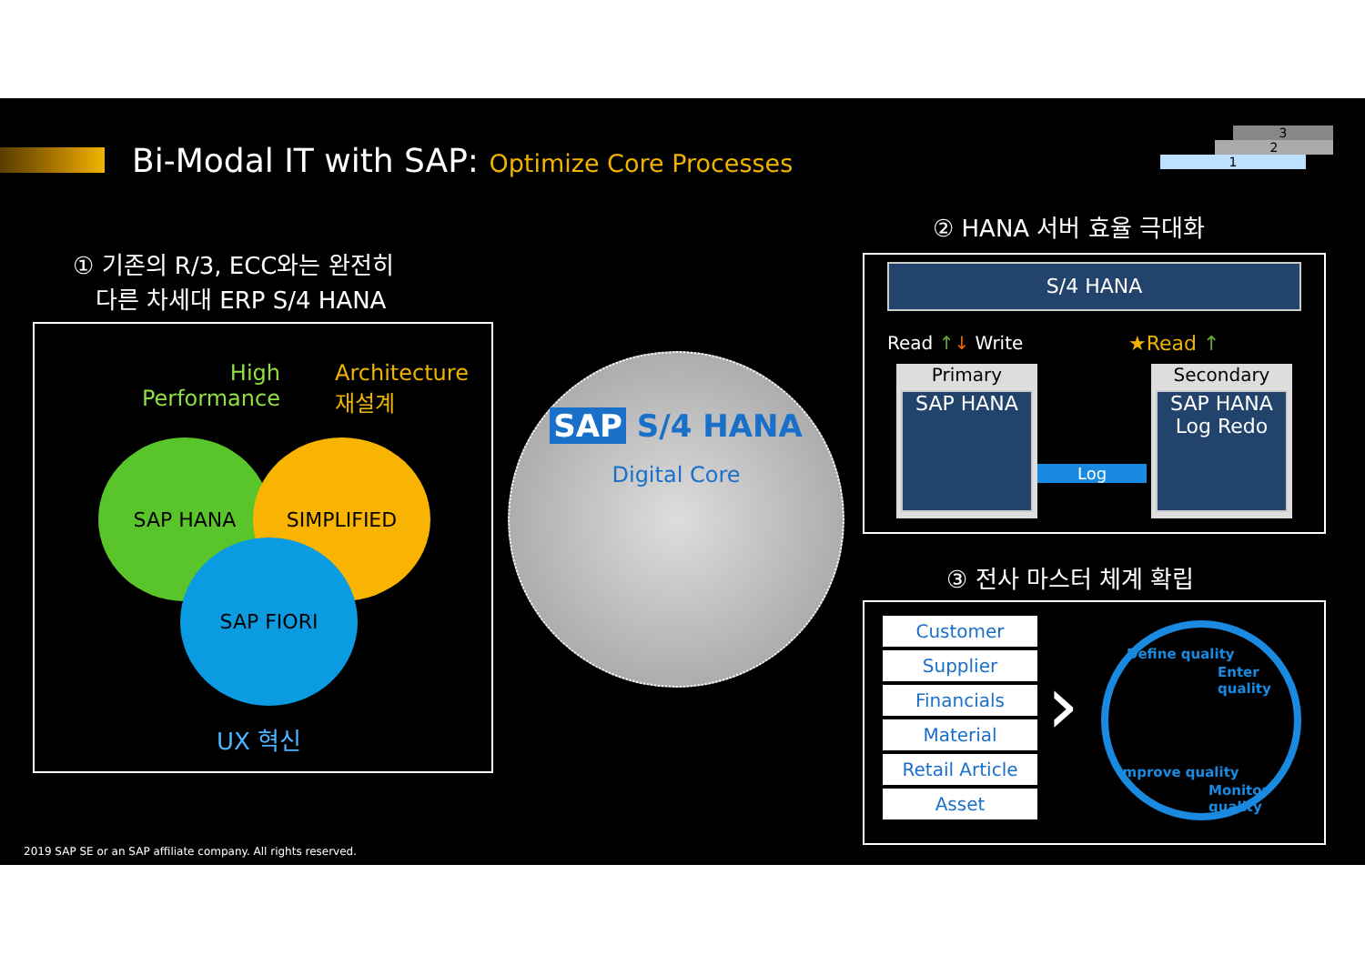Bi-Modal IT with SAP: Optimize Core Processes
3
2
1
① 기존의 R/3, ECC와는 완전히
다른 차세대 ERP S/4 HANA
High
Performance
Architecture
재설계
SAP HANA SIMPLIFIED
SAP FIORI
UX 혁신
SAP S/4 HANA
Digital Core
② HANA 서버 효율 극대화
S/4 HANA
Read ↑↓ Write ★Read ↑
Primary
SAP HANA
Log
Secondary
SAP HANA
Log Redo
③ 전사 마스터 체계 확립
Customer
Supplier
Financials
Material
Retail Article
Asset
›
Define quality
Enter quality
Improve quality
Monitor quality
2019 SAP SE or an SAP affiliate company. All rights reserved.